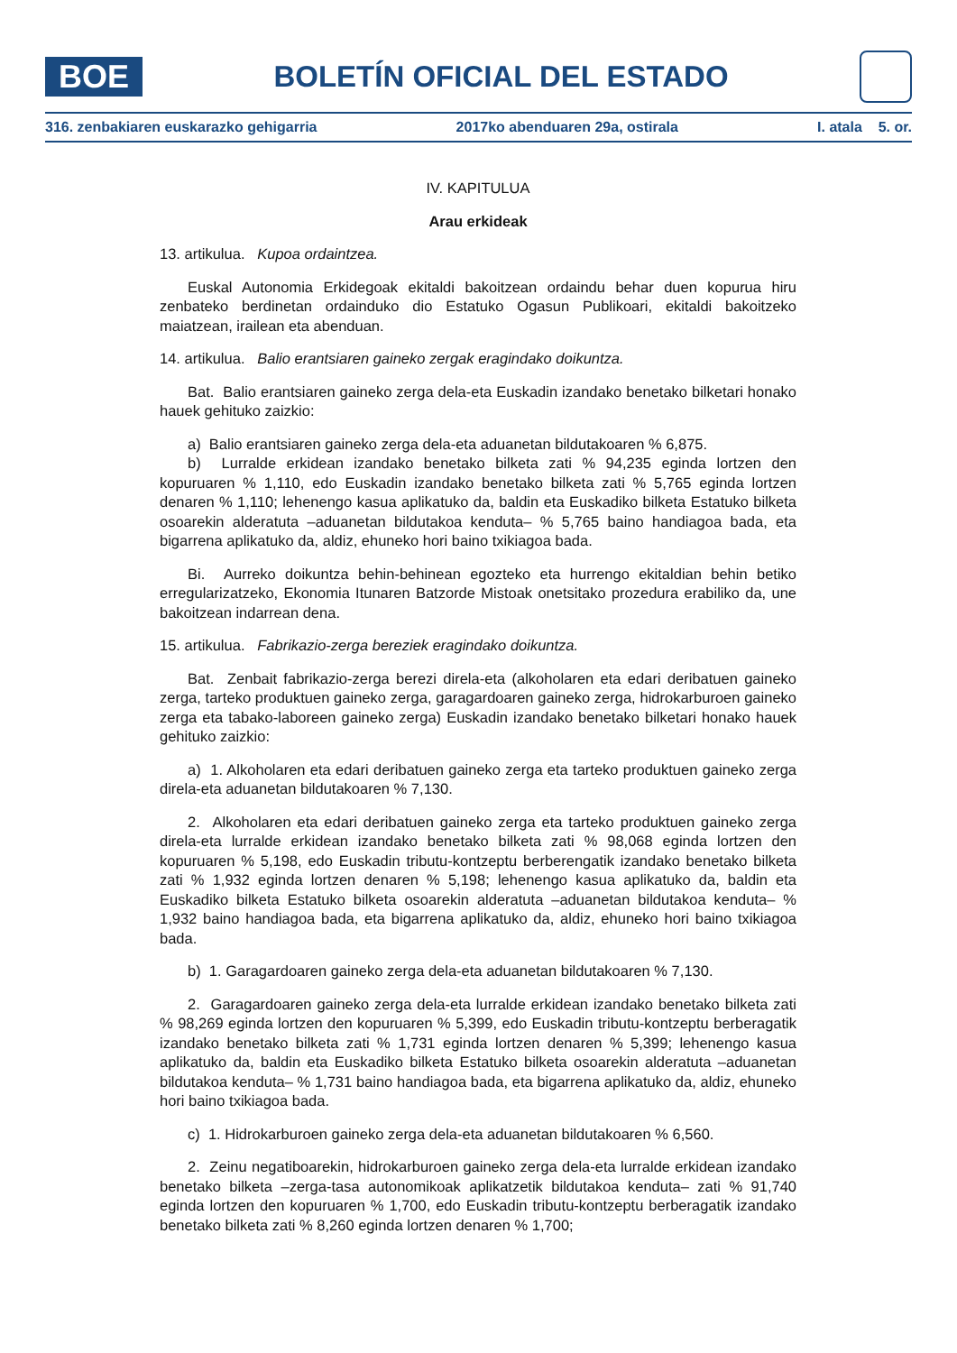BOE
BOLETÍN OFICIAL DEL ESTADO
316. zenbakiaren euskarazko gehigarria 2017ko abenduaren 29a, ostirala I. atala 5. or.
IV. KAPITULUA
Arau erkideak
13. artikulua. Kupoa ordaintzea.
Euskal Autonomia Erkidegoak ekitaldi bakoitzean ordaindu behar duen kopurua hiru zenbateko berdinetan ordainduko dio Estatuko Ogasun Publikoari, ekitaldi bakoitzeko maiatzean, irailean eta abenduan.
14. artikulua. Balio erantsiaren gaineko zergak eragindako doikuntza.
Bat. Balio erantsiaren gaineko zerga dela-eta Euskadin izandako benetako bilketari honako hauek gehituko zaizkio:
a) Balio erantsiaren gaineko zerga dela-eta aduanetan bildutakoaren % 6,875.
b) Lurralde erkidean izandako benetako bilketa zati % 94,235 eginda lortzen den kopuruaren % 1,110, edo Euskadin izandako benetako bilketa zati % 5,765 eginda lortzen denaren % 1,110; lehenengo kasua aplikatuko da, baldin eta Euskadiko bilketa Estatuko bilketa osoarekin alderatuta –aduanetan bildutakoa kenduta– % 5,765 baino handiagoa bada, eta bigarrena aplikatuko da, aldiz, ehuneko hori baino txikiagoa bada.
Bi. Aurreko doikuntza behin-behinean egozteko eta hurrengo ekitaldian behin betiko erregularizatzeko, Ekonomia Itunaren Batzorde Mistoak onetsitako prozedura erabiliko da, une bakoitzean indarrean dena.
15. artikulua. Fabrikazio-zerga bereziek eragindako doikuntza.
Bat. Zenbait fabrikazio-zerga berezi direla-eta (alkoholaren eta edari deribatuen gaineko zerga, tarteko produktuen gaineko zerga, garagardoaren gaineko zerga, hidrokarburoen gaineko zerga eta tabako-laboreen gaineko zerga) Euskadin izandako benetako bilketari honako hauek gehituko zaizkio:
a) 1. Alkoholaren eta edari deribatuen gaineko zerga eta tarteko produktuen gaineko zerga direla-eta aduanetan bildutakoaren % 7,130.
2. Alkoholaren eta edari deribatuen gaineko zerga eta tarteko produktuen gaineko zerga direla-eta lurralde erkidean izandako benetako bilketa zati % 98,068 eginda lortzen den kopuruaren % 5,198, edo Euskadin tributu-kontzeptu berberengatik izandako benetako bilketa zati % 1,932 eginda lortzen denaren % 5,198; lehenengo kasua aplikatuko da, baldin eta Euskadiko bilketa Estatuko bilketa osoarekin alderatuta –aduanetan bildutakoa kenduta– % 1,932 baino handiagoa bada, eta bigarrena aplikatuko da, aldiz, ehuneko hori baino txikiagoa bada.
b) 1. Garagardoaren gaineko zerga dela-eta aduanetan bildutakoaren % 7,130.
2. Garagardoaren gaineko zerga dela-eta lurralde erkidean izandako benetako bilketa zati % 98,269 eginda lortzen den kopuruaren % 5,399, edo Euskadin tributu-kontzeptu berberagatik izandako benetako bilketa zati % 1,731 eginda lortzen denaren % 5,399; lehenengo kasua aplikatuko da, baldin eta Euskadiko bilketa Estatuko bilketa osoarekin alderatuta –aduanetan bildutakoa kenduta– % 1,731 baino handiagoa bada, eta bigarrena aplikatuko da, aldiz, ehuneko hori baino txikiagoa bada.
c) 1. Hidrokarburoen gaineko zerga dela-eta aduanetan bildutakoaren % 6,560.
2. Zeinu negatiboarekin, hidrokarburoen gaineko zerga dela-eta lurralde erkidean izandako benetako bilketa –zerga-tasa autonomikoak aplikatzetik bildutakoa kenduta– zati % 91,740 eginda lortzen den kopuruaren % 1,700, edo Euskadin tributu-kontzeptu berberagatik izandako benetako bilketa zati % 8,260 eginda lortzen denaren % 1,700;